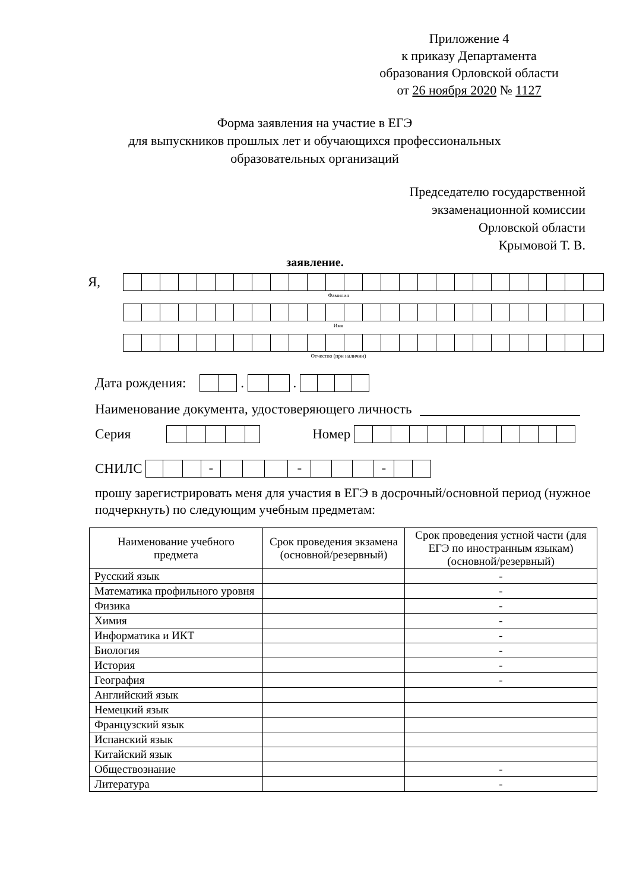Приложение 4
к приказу Департамента
образования Орловской области
от 26 ноября 2020 № 1127
Форма заявления на участие в ЕГЭ
для выпускников прошлых лет и обучающихся профессиональных
образовательных организаций
Председателю государственной
экзаменационной комиссии
Орловской области
Крымовой Т. В.
заявление.
Я,
Фамилия
Имя
Отчество (при наличии)
Дата рождения:
.
.
Наименование документа, удостоверяющего личность
Серия
Номер
СНИЛС
- - -
прошу зарегистрировать меня для участия в ЕГЭ в досрочный/основной период (нужное подчеркнуть) по следующим учебным предметам:
| Наименование учебного предмета | Срок проведения экзамена (основной/резервный) | Срок проведения устной части (для ЕГЭ по иностранным языкам) (основной/резервный) |
| --- | --- | --- |
| Русский язык | | - |
| Математика профильного уровня | | - |
| Физика | | - |
| Химия | | - |
| Информатика и ИКТ | | - |
| Биология | | - |
| История | | - |
| География | | - |
| Английский язык | | |
| Немецкий язык | | |
| Французский язык | | |
| Испанский язык | | |
| Китайский язык | | |
| Обществознание | | - |
| Литература | | - |